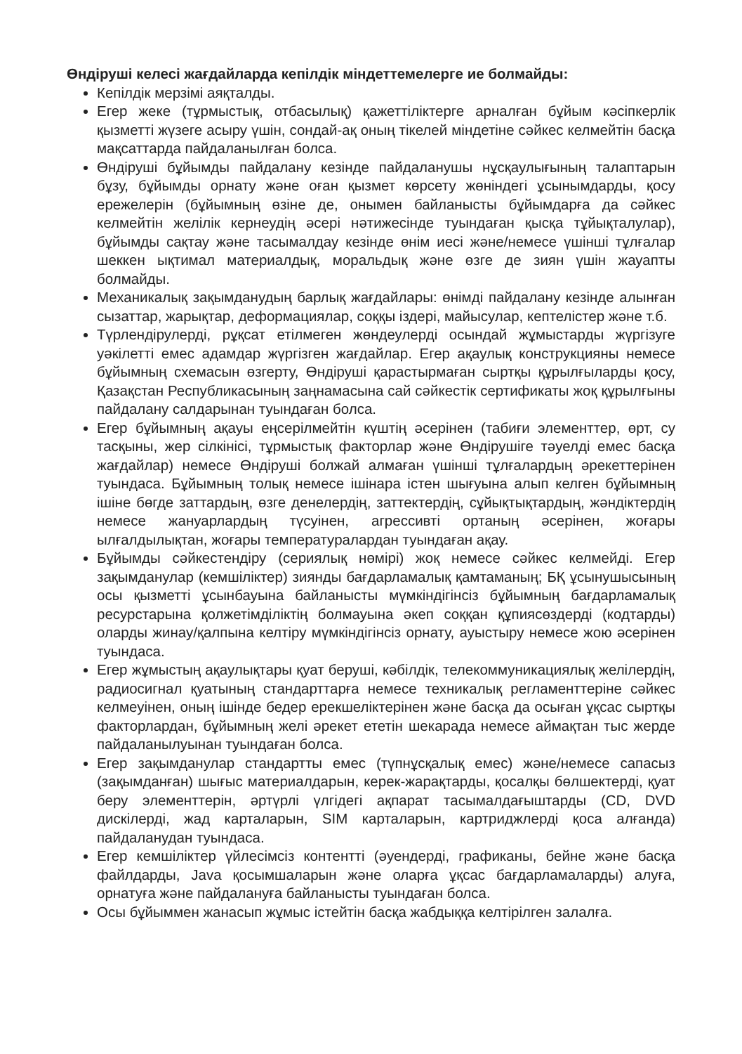Өндіруші келесі жағдайларда кепілдік міндеттемелерге ие болмайды:
Кепілдік мерзімі аяқталды.
Егер жеке (тұрмыстық, отбасылық) қажеттіліктерге арналған бұйым кәсіпкерлік қызметті жүзеге асыру үшін, сондай-ақ оның тікелей міндетіне сәйкес келмейтін басқа мақсаттарда пайдаланылған болса.
Өндіруші бұйымды пайдалану кезінде пайдаланушы нұсқаулығының талаптарын бұзу, бұйымды орнату және оған қызмет көрсету жөніндегі ұсынымдарды, қосу ережелерін (бұйымның өзіне де, онымен байланысты бұйымдарға да сәйкес келмейтін желілік кернеудің әсері нәтижесінде туындаған қысқа тұйықталулар), бұйымды сақтау және тасымалдау кезінде өнім иесі және/немесе үшінші тұлғалар шеккен ықтимал материалдық, моральдық және өзге де зиян үшін жауапты болмайды.
Механикалық зақымданудың барлық жағдайлары: өнімді пайдалану кезінде алынған сызаттар, жарықтар, деформациялар, соққы іздері, майысулар, кептелістер және т.б.
Түрлендірулерді, рұқсат етілмеген жөндеулерді осындай жұмыстарды жүргізуге уәкілетті емес адамдар жүргізген жағдайлар. Егер ақаулық конструкцияны немесе бұйымның схемасын өзгерту, Өндіруші қарастырмаған сыртқы құрылғыларды қосу, Қазақстан Республикасының заңнамасына сай сәйкестік сертификаты жоқ құрылғыны пайдалану салдарынан туындаған болса.
Егер бұйымның ақауы еңсерілмейтін күштің әсерінен (табиғи элементтер, өрт, су тасқыны, жер сілкінісі, тұрмыстық факторлар және Өндірушіге тәуелді емес басқа жағдайлар) немесе Өндіруші болжай алмаған үшінші тұлғалардың әрекеттерінен туындаса. Бұйымның толық немесе ішінара істен шығуына алып келген бұйымның ішіне бөгде заттардың, өзге денелердің, заттектердің, сұйықтықтардың, жәндіктердің немесе жануарлардың түсуінен, агрессивті ортаның әсерінен, жоғары ылғалдылықтан, жоғары температуралардан туындаған ақау.
Бұйымды сәйкестендіру (сериялық нөмірі) жоқ немесе сәйкес келмейді. Егер зақымданулар (кемшіліктер) зиянды бағдарламалық қамтаманың; БҚ ұсынушысының осы қызметті ұсынбауына байланысты мүмкіндігінсіз бұйымның бағдарламалық ресурстарына қолжетімділіктің болмауына әкеп соққан құпиясөздерді (кодтарды) оларды жинау/қалпына келтіру мүмкіндігінсіз орнату, ауыстыру немесе жою әсерінен туындаса.
Егер жұмыстың ақаулықтары қуат беруші, кәбілдік, телекоммуникациялық желілердің, радиосигнал қуатының стандарттарға немесе техникалық регламенттеріне сәйкес келмеуінен, оның ішінде бедер ерекшеліктерінен және басқа да осыған ұқсас сыртқы факторлардан, бұйымның желі әрекет ететін шекарада немесе аймақтан тыс жерде пайдаланылуынан туындаған болса.
Егер зақымданулар стандартты емес (түпнұсқалық емес) және/немесе сапасыз (зақымданған) шығыс материалдарын, керек-жарақтарды, қосалқы бөлшектерді, қуат беру элементтерін, әртүрлі үлгідегі ақпарат тасымалдағыштарды (CD, DVD дискілерді, жад карталарын, SIM карталарын, картриджлерді қоса алғанда) пайдаланудан туындаса.
Егер кемшіліктер үйлесімсіз контентті (әуендерді, графиканы, бейне және басқа файлдарды, Java қосымшаларын және оларға ұқсас бағдарламаларды) алуға, орнатуға және пайдалануға байланысты туындаған болса.
Осы бұйыммен жанасып жұмыс істейтін басқа жабдыққа келтірілген залалға.